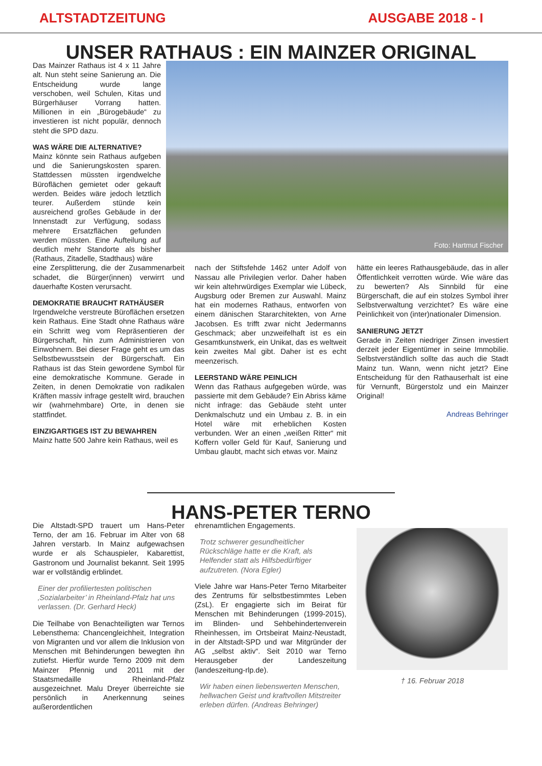ALTSTADTZEITUNG AUSGABE 2018 - I
UNSER RATHAUS : EIN MAINZER ORIGINAL
Das Mainzer Rathaus ist 4 x 11 Jahre alt. Nun steht seine Sanierung an. Die Entscheidung wurde lange verschoben, weil Schulen, Kitas und Bürgerhäuser Vorrang hatten. Millionen in ein „Bürogebäude“ zu investieren ist nicht populär, dennoch steht die SPD dazu.
WAS WÄRE DIE ALTERNATIVE?
Mainz könnte sein Rathaus aufgeben und die Sanierungskosten sparen. Stattdessen müssten irgendwelche Büroflächen gemietet oder gekauft werden. Beides wäre jedoch letztlich teurer. Außerdem stünde kein ausreichend großes Gebäude in der Innenstadt zur Verfügung, sodass mehrere Ersatzflächen gefunden werden müssten. Eine Aufteilung auf deutlich mehr Standorte als bisher (Rathaus, Zitadelle, Stadthaus) wäre
Foto: Hartmut Fischer
eine Zersplitterung, die der Zusammenarbeit schadet, die Bürger(innen) verwirrt und dauerhafte Kosten verursacht.
DEMOKRATIE BRAUCHT RATHÄUSER
Irgendwelche verstreute Büroflächen ersetzen kein Rathaus. Eine Stadt ohne Rathaus wäre ein Schritt weg vom Repräsentieren der Bürgerschaft, hin zum Administrieren von Einwohnern. Bei dieser Frage geht es um das Selbstbewusstsein der Bürgerschaft. Ein Rathaus ist das Stein gewordene Symbol für eine demokratische Kommune. Gerade in Zeiten, in denen Demokratie von radikalen Kräften massiv infrage gestellt wird, brauchen wir (wahrnehmbare) Orte, in denen sie stattfindet.
EINZIGARTIGES IST ZU BEWAHREN
Mainz hatte 500 Jahre kein Rathaus, weil es
nach der Stiftsfehde 1462 unter Adolf von Nassau alle Privilegien verlor. Daher haben wir kein altehrwürdiges Exemplar wie Lübeck, Augsburg oder Bremen zur Auswahl. Mainz hat ein modernes Rathaus, entworfen von einem dänischen Stararchitekten, von Arne Jacobsen. Es trifft zwar nicht Jedermanns Geschmack; aber unzweifelhaft ist es ein Gesamtkunstwerk, ein Unikat, das es weltweit kein zweites Mal gibt. Daher ist es echt meenzerisch.
LEERSTAND WÄRE PEINLICH
Wenn das Rathaus aufgegeben würde, was passierte mit dem Gebäude? Ein Abriss käme nicht infrage: das Gebäude steht unter Denkmalschutz und ein Umbau z. B. in ein Hotel wäre mit erheblichen Kosten verbunden. Wer an einen „weißen Ritter“ mit Koffern voller Geld für Kauf, Sanierung und Umbau glaubt, macht sich etwas vor. Mainz
hätte ein leeres Rathausgebäude, das in aller Öffentlichkeit verrotten würde. Wie wäre das zu bewerten? Als Sinnbild für eine Bürgerschaft, die auf ein stolzes Symbol ihrer Selbstverwaltung verzichtet? Es wäre eine Peinlichkeit von (inter)nationaler Dimension.
SANIERUNG JETZT
Gerade in Zeiten niedriger Zinsen investiert derzeit jeder Eigentümer in seine Immobilie. Selbstverständlich sollte das auch die Stadt Mainz tun. Wann, wenn nicht jetzt? Eine Entscheidung für den Rathauserhalt ist eine für Vernunft, Bürgerstolz und ein Mainzer Original!
Andreas Behringer
HANS-PETER TERNO
Die Altstadt-SPD trauert um Hans-Peter Terno, der am 16. Februar im Alter von 68 Jahren verstarb. In Mainz aufgewachsen wurde er als Schauspieler, Kabarettist, Gastronom und Journalist bekannt. Seit 1995 war er vollständig erblindet.
Einer der profiliertesten politischen ‚Sozialarbeiter’ in Rheinland-Pfalz hat uns verlassen. (Dr. Gerhard Heck)
Die Teilhabe von Benachteiligten war Ternos Lebensthema: Chancengleichheit, Integration von Migranten und vor allem die Inklusion von Menschen mit Behinderungen bewegten ihn zutiefst. Hierfür wurde Terno 2009 mit dem Mainzer Pfennig und 2011 mit der Staatsmedaille Rheinland-Pfalz ausgezeichnet. Malu Dreyer überreichte sie persönlich in Anerkennung seines außerordentlichen
ehrenamtlichen Engagements.
Trotz schwerer gesundheitlicher Rückschläge hatte er die Kraft, als Helfender statt als Hilfsbedürftiger aufzutreten. (Nora Egler)
Viele Jahre war Hans-Peter Terno Mitarbeiter des Zentrums für selbstbestimmtes Leben (ZsL). Er engagierte sich im Beirat für Menschen mit Behinderungen (1999-2015), im Blinden- und Sehbehindertenverein Rheinhessen, im Ortsbeirat Mainz-Neustadt, in der Altstadt-SPD und war Mitgründer der AG „selbst aktiv“. Seit 2010 war Terno Herausgeber der Landeszeitung (landeszeitung-rlp.de).
Wir haben einen liebenswerten Menschen, hellwachen Geist und kraftvollen Mitstreiter erleben dürfen. (Andreas Behringer)
† 16. Februar 2018